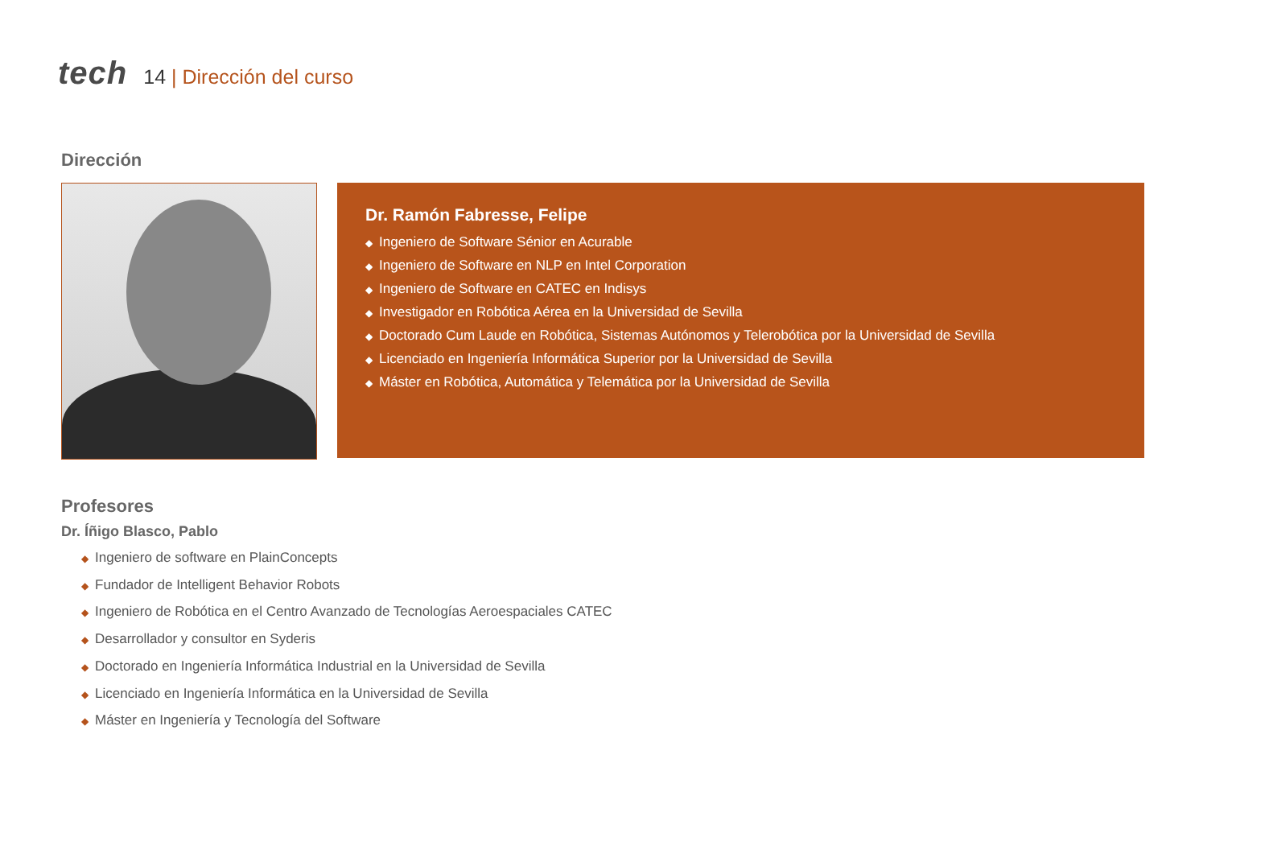tech
14 | Dirección del curso
Dirección
Dr. Ramón Fabresse, Felipe
◆ Ingeniero de Software Sénior en Acurable
◆ Ingeniero de Software en NLP en Intel Corporation
◆ Ingeniero de Software en CATEC en Indisys
◆ Investigador en Robótica Aérea en la Universidad de Sevilla
◆ Doctorado Cum Laude en Robótica, Sistemas Autónomos y Telerobótica por la Universidad de Sevilla
◆ Licenciado en Ingeniería Informática Superior por la Universidad de Sevilla
◆ Máster en Robótica, Automática y Telemática por la Universidad de Sevilla
Profesores
Dr. Íñigo Blasco, Pablo
◆ Ingeniero de software en PlainConcepts
◆ Fundador de Intelligent Behavior Robots
◆ Ingeniero de Robótica en el Centro Avanzado de Tecnologías Aeroespaciales CATEC
◆ Desarrollador y consultor en Syderis
◆ Doctorado en Ingeniería Informática Industrial en la Universidad de Sevilla
◆ Licenciado en Ingeniería Informática en la Universidad de Sevilla
◆ Máster en Ingeniería y Tecnología del Software